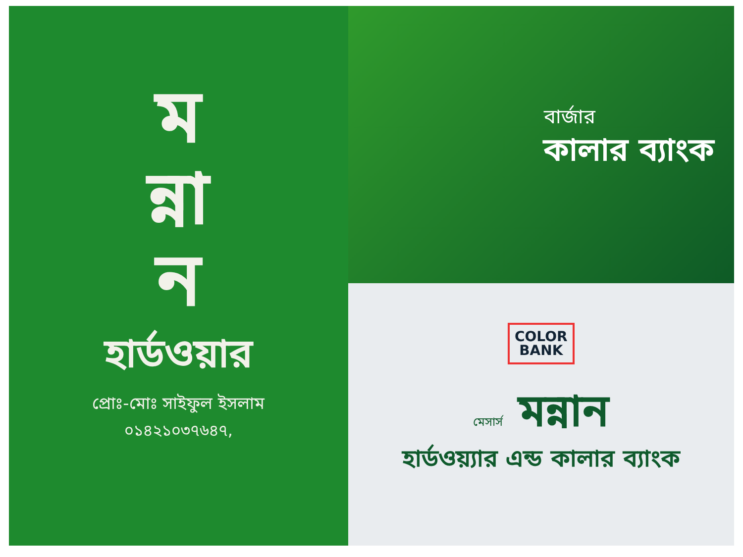ম
ন্না
ন
হার্ডওয়ার
প্রোঃ-মোঃ সাইফুল ইসলাম
০১৪২১০৩৭৬৪৭,
বার্জার
কালার ব্যাংক
COLOR
BANK
মেসার্স মন্নান
হার্ডওয়্যার এন্ড কালার ব্যাংক